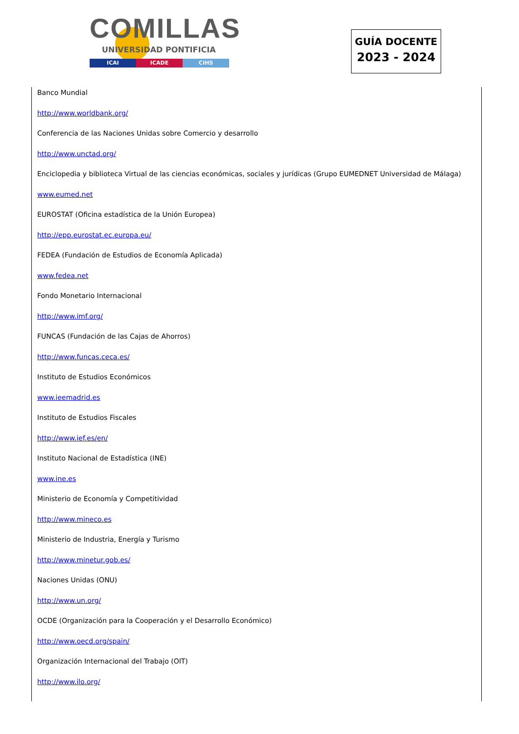COMILLAS
UNIVERSIDAD PONTIFICIA
ICAI ICADE CIHS
GUÍA DOCENTE
2023 - 2024
Banco Mundial
http://www.worldbank.org/
Conferencia de las Naciones Unidas sobre Comercio y desarrollo
http://www.unctad.org/
Enciclopedia y biblioteca Virtual de las ciencias económicas, sociales y jurídicas (Grupo EUMEDNET Universidad de Málaga)
www.eumed.net
EUROSTAT (Oficina estadística de la Unión Europea)
http://epp.eurostat.ec.europa.eu/
FEDEA (Fundación de Estudios de Economía Aplicada)
www.fedea.net
Fondo Monetario Internacional
http://www.imf.org/
FUNCAS (Fundación de las Cajas de Ahorros)
http://www.funcas.ceca.es/
Instituto de Estudios Económicos
www.ieemadrid.es
Instituto de Estudios Fiscales
http://www.ief.es/en/
Instituto Nacional de Estadística (INE)
www.ine.es
Ministerio de Economía y Competitividad
http://www.mineco.es
Ministerio de Industria, Energía y Turismo
http://www.minetur.gob.es/
Naciones Unidas (ONU)
http://www.un.org/
OCDE (Organización para la Cooperación y el Desarrollo Económico)
http://www.oecd.org/spain/
Organización Internacional del Trabajo (OIT)
http://www.ilo.org/